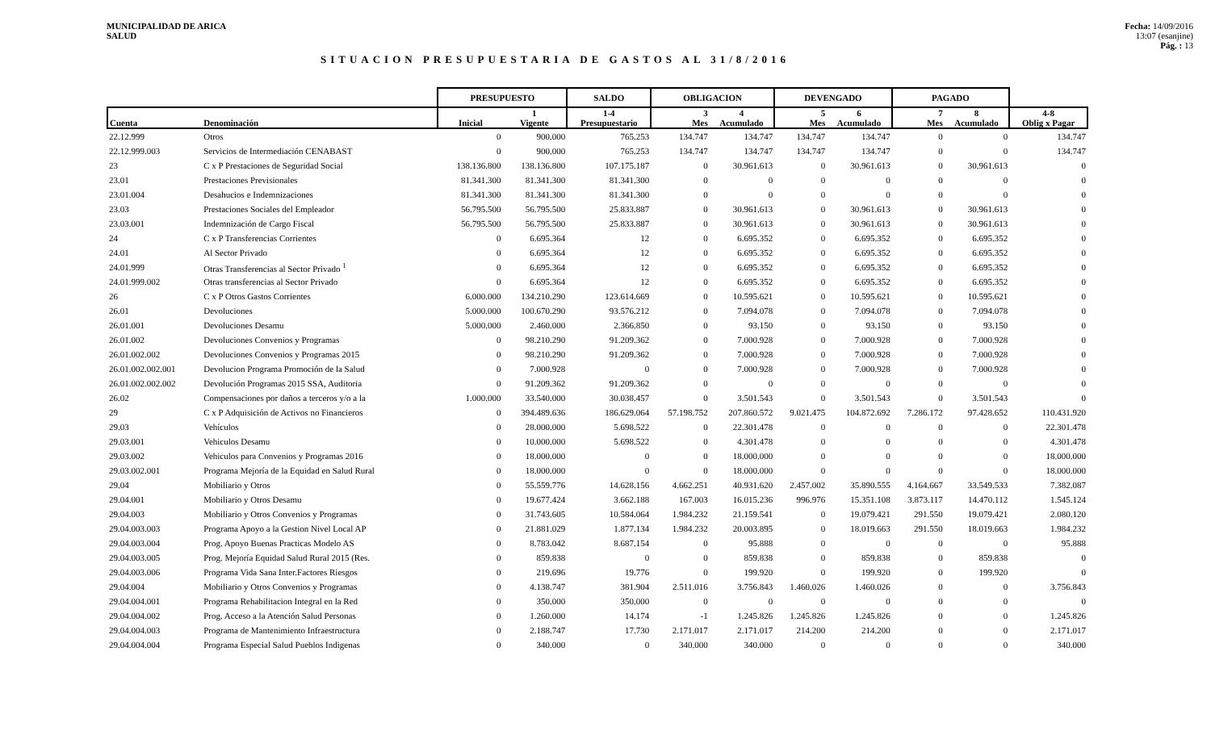MUNICIPALIDAD DE ARICA
SALUD
Fecha: 14/09/2016
13:07 (esanjine)
Pág. : 13
SITUACION PRESUPUESTARIA DE GASTOS AL 31/8/2016
| | | PRESUPUESTO | | SALDO | OBLIGACION | | DEVENGADO | | PAGADO | | |
| --- | --- | --- | --- | --- | --- | --- | --- | --- | --- | --- | --- |
| Cuenta | Denominación | Inicial | 1 Vigente | 1-4 Presupuestario | 3 Mes | 4 Acumulado | 5 Mes | 6 Acumulado | 7 Mes | 8 Acumulado | 4-8 Oblig x Pagar |
| 22.12.999 | Otros | 0 | 900.000 | 765.253 | 134.747 | 134.747 | 134.747 | 134.747 | 0 | 0 | 134.747 |
| 22.12.999.003 | Servicios de Intermediación CENABAST | 0 | 900.000 | 765.253 | 134.747 | 134.747 | 134.747 | 134.747 | 0 | 0 | 134.747 |
| 23 | C x P Prestaciones de Seguridad Social | 138.136.800 | 138.136.800 | 107.175.187 | 0 | 30.961.613 | 0 | 30.961.613 | 0 | 30.961.613 | 0 |
| 23.01 | Prestaciones Previsionales | 81.341.300 | 81.341.300 | 81.341.300 | 0 | 0 | 0 | 0 | 0 | 0 | 0 |
| 23.01.004 | Desahucios e Indemnizaciones | 81.341.300 | 81.341.300 | 81.341.300 | 0 | 0 | 0 | 0 | 0 | 0 | 0 |
| 23.03 | Prestaciones Sociales del Empleador | 56.795.500 | 56.795.500 | 25.833.887 | 0 | 30.961.613 | 0 | 30.961.613 | 0 | 30.961.613 | 0 |
| 23.03.001 | Indemnización de Cargo Fiscal | 56.795.500 | 56.795.500 | 25.833.887 | 0 | 30.961.613 | 0 | 30.961.613 | 0 | 30.961.613 | 0 |
| 24 | C x P Transferencias Corrientes | 0 | 6.695.364 | 12 | 0 | 6.695.352 | 0 | 6.695.352 | 0 | 6.695.352 | 0 |
| 24.01 | Al Sector Privado | 0 | 6.695.364 | 12 | 0 | 6.695.352 | 0 | 6.695.352 | 0 | 6.695.352 | 0 |
| 24.01.999 | Otras Transferencias al Sector Privado <sup>1</sup> | 0 | 6.695.364 | 12 | 0 | 6.695.352 | 0 | 6.695.352 | 0 | 6.695.352 | 0 |
| 24.01.999.002 | Otras transferencias al Sector Privado | 0 | 6.695.364 | 12 | 0 | 6.695.352 | 0 | 6.695.352 | 0 | 6.695.352 | 0 |
| 26 | C x P Otros Gastos Corrientes | 6.000.000 | 134.210.290 | 123.614.669 | 0 | 10.595.621 | 0 | 10.595.621 | 0 | 10.595.621 | 0 |
| 26.01 | Devoluciones | 5.000.000 | 100.670.290 | 93.576.212 | 0 | 7.094.078 | 0 | 7.094.078 | 0 | 7.094.078 | 0 |
| 26.01.001 | Devoluciones Desamu | 5.000.000 | 2.460.000 | 2.366.850 | 0 | 93.150 | 0 | 93.150 | 0 | 93.150 | 0 |
| 26.01.002 | Devoluciones Convenios y Programas | 0 | 98.210.290 | 91.209.362 | 0 | 7.000.928 | 0 | 7.000.928 | 0 | 7.000.928 | 0 |
| 26.01.002.002 | Devoluciones Convenios y Programas 2015 | 0 | 98.210.290 | 91.209.362 | 0 | 7.000.928 | 0 | 7.000.928 | 0 | 7.000.928 | 0 |
| 26.01.002.002.001 | Devolucion Programa Promoción de la Salud | 0 | 7.000.928 | 0 | 0 | 7.000.928 | 0 | 7.000.928 | 0 | 7.000.928 | 0 |
| 26.01.002.002.002 | Devolución Programas 2015 SSA, Auditoria | 0 | 91.209.362 | 91.209.362 | 0 | 0 | 0 | 0 | 0 | 0 | 0 |
| 26.02 | Compensaciones por daños a terceros y/o a la | 1.000.000 | 33.540.000 | 30.038.457 | 0 | 3.501.543 | 0 | 3.501.543 | 0 | 3.501.543 | 0 |
| 29 | C x P Adquisición de Activos no Financieros | 0 | 394.489.636 | 186.629.064 | 57.198.752 | 207.860.572 | 9.021.475 | 104.872.692 | 7.286.172 | 97.428.652 | 110.431.920 |
| 29.03 | Vehículos | 0 | 28.000.000 | 5.698.522 | 0 | 22.301.478 | 0 | 0 | 0 | 0 | 22.301.478 |
| 29.03.001 | Vehiculos Desamu | 0 | 10.000.000 | 5.698.522 | 0 | 4.301.478 | 0 | 0 | 0 | 0 | 4.301.478 |
| 29.03.002 | Vehiculos para Convenios y Programas 2016 | 0 | 18.000.000 | 0 | 0 | 18.000.000 | 0 | 0 | 0 | 0 | 18.000.000 |
| 29.03.002.001 | Programa Mejoría de la Equidad en Salud Rural | 0 | 18.000.000 | 0 | 0 | 18.000.000 | 0 | 0 | 0 | 0 | 18.000.000 |
| 29.04 | Mobiliario y Otros | 0 | 55.559.776 | 14.628.156 | 4.662.251 | 40.931.620 | 2.457.002 | 35.890.555 | 4.164.667 | 33.549.533 | 7.382.087 |
| 29.04.001 | Mobiliario y Otros Desamu | 0 | 19.677.424 | 3.662.188 | 167.003 | 16.015.236 | 996.976 | 15.351.108 | 3.873.117 | 14.470.112 | 1.545.124 |
| 29.04.003 | Mobiliario y Otros Convenios y Programas | 0 | 31.743.605 | 10.584.064 | 1.984.232 | 21.159.541 | 0 | 19.079.421 | 291.550 | 19.079.421 | 2.080.120 |
| 29.04.003.003 | Programa Apoyo a la Gestion Nivel Local AP | 0 | 21.881.029 | 1.877.134 | 1.984.232 | 20.003.895 | 0 | 18.019.663 | 291.550 | 18.019.663 | 1.984.232 |
| 29.04.003.004 | Prog. Apoyo Buenas Practicas Modelo AS | 0 | 8.783.042 | 8.687.154 | 0 | 95.888 | 0 | 0 | 0 | 0 | 95.888 |
| 29.04.003.005 | Prog. Mejoría Equidad Salud Rural 2015 (Res. | 0 | 859.838 | 0 | 0 | 859.838 | 0 | 859.838 | 0 | 859.838 | 0 |
| 29.04.003.006 | Programa Vida Sana Inter.Factores Riesgos | 0 | 219.696 | 19.776 | 0 | 199.920 | 0 | 199.920 | 0 | 199.920 | 0 |
| 29.04.004 | Mobiliario y Otros Convenios y Programas | 0 | 4.138.747 | 381.904 | 2.511.016 | 3.756.843 | 1.460.026 | 1.460.026 | 0 | 0 | 3.756.843 |
| 29.04.004.001 | Programa Rehabilitacion Integral en la Red | 0 | 350.000 | 350.000 | 0 | 0 | 0 | 0 | 0 | 0 | 0 |
| 29.04.004.002 | Prog. Acceso a la Atención Salud Personas | 0 | 1.260.000 | 14.174 | -1 | 1.245.826 | 1.245.826 | 1.245.826 | 0 | 0 | 1.245.826 |
| 29.04.004.003 | Programa de Mantenimiento Infraestructura | 0 | 2.188.747 | 17.730 | 2.171.017 | 2.171.017 | 214.200 | 214.200 | 0 | 0 | 2.171.017 |
| 29.04.004.004 | Programa Especial Salud Pueblos Indigenas | 0 | 340.000 | 0 | 340.000 | 340.000 | 0 | 0 | 0 | 0 | 340.000 |